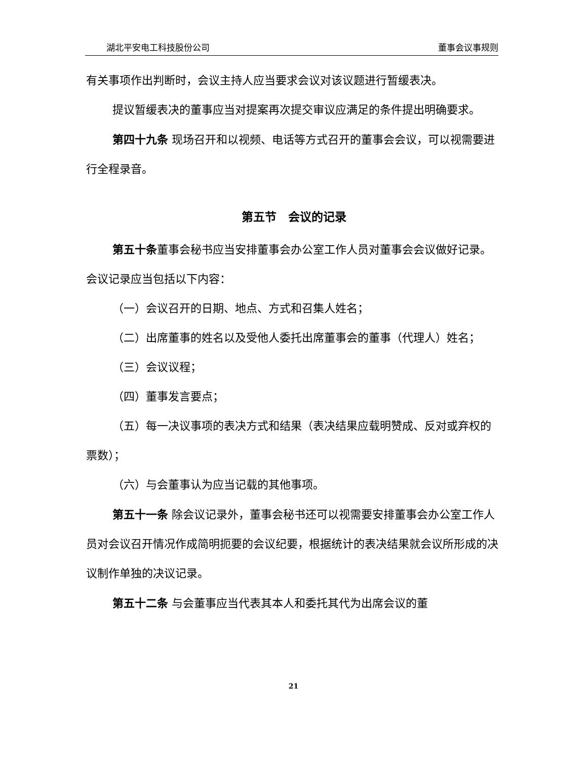湖北平安电工科技股份公司 董事会议事规则
有关事项作出判断时，会议主持人应当要求会议对该议题进行暂缓表决。
提议暂缓表决的董事应当对提案再次提交审议应满足的条件提出明确要求。
第四十九条 现场召开和以视频、电话等方式召开的董事会会议，可以视需要进行全程录音。
第五节　会议的记录
第五十条董事会秘书应当安排董事会办公室工作人员对董事会会议做好记录。会议记录应当包括以下内容：
（一）会议召开的日期、地点、方式和召集人姓名；
（二）出席董事的姓名以及受他人委托出席董事会的董事（代理人）姓名；
（三）会议议程；
（四）董事发言要点；
（五）每一决议事项的表决方式和结果（表决结果应载明赞成、反对或弃权的票数）；
（六）与会董事认为应当记载的其他事项。
第五十一条 除会议记录外，董事会秘书还可以视需要安排董事会办公室工作人员对会议召开情况作成简明扼要的会议纪要，根据统计的表决结果就会议所形成的决议制作单独的决议记录。
第五十二条 与会董事应当代表其本人和委托其代为出席会议的董
21